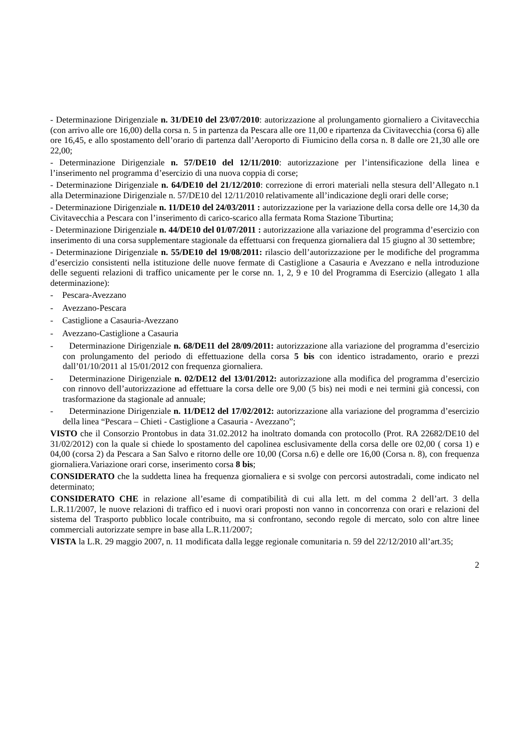- Determinazione Dirigenziale n. 31/DE10 del 23/07/2010: autorizzazione al prolungamento giornaliero a Civitavecchia (con arrivo alle ore 16,00) della corsa n. 5 in partenza da Pescara alle ore 11,00 e ripartenza da Civitavecchia (corsa 6) alle ore 16,45, e allo spostamento dell’orario di partenza dall’Aeroporto di Fiumicino della corsa n. 8 dalle ore 21,30 alle ore 22,00;
- Determinazione Dirigenziale n. 57/DE10 del 12/11/2010: autorizzazione per l’intensificazione della linea e l’inserimento nel programma d’esercizio di una nuova coppia di corse;
- Determinazione Dirigenziale n. 64/DE10 del 21/12/2010: correzione di errori materiali nella stesura dell’Allegato n.1 alla Determinazione Dirigenziale n. 57/DE10 del 12/11/2010 relativamente all’indicazione degli orari delle corse;
- Determinazione Dirigenziale n. 11/DE10 del 24/03/2011 : autorizzazione per la variazione della corsa delle ore 14,30 da Civitavecchia a Pescara con l’inserimento di carico-scarico alla fermata Roma Stazione Tiburtina;
- Determinazione Dirigenziale n. 44/DE10 del 01/07/2011 : autorizzazione alla variazione del programma d’esercizio con inserimento di una corsa supplementare stagionale da effettuarsi con frequenza giornaliera dal 15 giugno al 30 settembre;
- Determinazione Dirigenziale n. 55/DE10 del 19/08/2011: rilascio dell’autorizzazione per le modifiche del programma d’esercizio consistenti nella istituzione delle nuove fermate di Castiglione a Casauria e Avezzano e nella introduzione delle seguenti relazioni di traffico unicamente per le corse nn. 1, 2, 9 e 10 del Programma di Esercizio (allegato 1 alla determinazione):
- Pescara-Avezzano
- Avezzano-Pescara
- Castiglione a Casauria-Avezzano
- Avezzano-Castiglione a Casauria
- Determinazione Dirigenziale n. 68/DE11 del 28/09/2011: autorizzazione alla variazione del programma d’esercizio con prolungamento del periodo di effettuazione della corsa 5 bis con identico istradamento, orario e prezzi dall’01/10/2011 al 15/01/2012 con frequenza giornaliera.
- Determinazione Dirigenziale n. 02/DE12 del 13/01/2012: autorizzazione alla modifica del programma d’esercizio con rinnovo dell’autorizzazione ad effettuare la corsa delle ore 9,00 (5 bis) nei modi e nei termini già concessi, con trasformazione da stagionale ad annuale;
- Determinazione Dirigenziale n. 11/DE12 del 17/02/2012: autorizzazione alla variazione del programma d’esercizio della linea “Pescara – Chieti - Castiglione a Casauria - Avezzano”;
VISTO che il Consorzio Prontobus in data 31.02.2012 ha inoltrato domanda con protocollo (Prot. RA 22682/DE10 del 31/02/2012) con la quale si chiede lo spostamento del capolinea esclusivamente della corsa delle ore 02,00 ( corsa 1) e 04,00 (corsa 2) da Pescara a San Salvo e ritorno delle ore 10,00 (Corsa n.6) e delle ore 16,00 (Corsa n. 8), con frequenza giornaliera.Variazione orari corse, inserimento corsa 8 bis;
CONSIDERATO che la suddetta linea ha frequenza giornaliera e si svolge con percorsi autostradali, come indicato nel determinato;
CONSIDERATO CHE in relazione all’esame di compatibilità di cui alla lett. m del comma 2 dell’art. 3 della L.R.11/2007, le nuove relazioni di traffico ed i nuovi orari proposti non vanno in concorrenza con orari e relazioni del sistema del Trasporto pubblico locale contribuito, ma si confrontano, secondo regole di mercato, solo con altre linee commerciali autorizzate sempre in base alla L.R.11/2007;
VISTA la L.R. 29 maggio 2007, n. 11 modificata dalla legge regionale comunitaria n. 59 del 22/12/2010 all’art.35;
2